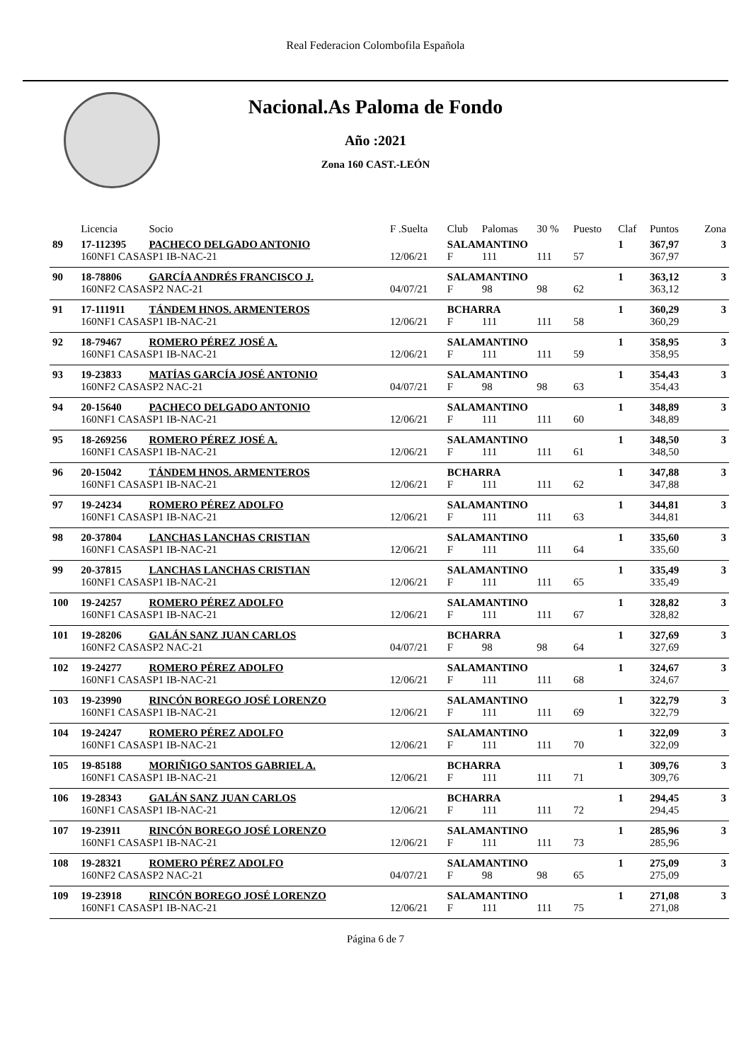Real Federacion Colombofila Española
Nacional.As Paloma de Fondo
Año :2021
Zona 160 CAST.-LEÓN
| | Licencia | Socio | F .Suelta | Club | Palomas | 30 % | Puesto | Claf | Puntos | Zona |
| --- | --- | --- | --- | --- | --- | --- | --- | --- | --- | --- |
| 89 | 17-112395 | PACHECO DELGADO ANTONIO | | SALAMANTINO | | | | 1 | 367,97 | 3 |
| | 160NF1 CASASP1 IB-NAC-21 | | 12/06/21 | F | 111 | 111 | 57 | | 367,97 | |
| 90 | 18-78806 | GARCÍA ANDRÉS FRANCISCO J. | | SALAMANTINO | | | | 1 | 363,12 | 3 |
| | 160NF2 CASASP2 NAC-21 | | 04/07/21 | F | 98 | 98 | 62 | | 363,12 | |
| 91 | 17-111911 | TÁNDEM HNOS. ARMENTEROS | | BCHARRA | | | | 1 | 360,29 | 3 |
| | 160NF1 CASASP1 IB-NAC-21 | | 12/06/21 | F | 111 | 111 | 58 | | 360,29 | |
| 92 | 18-79467 | ROMERO PÉREZ JOSÉ A. | | SALAMANTINO | | | | 1 | 358,95 | 3 |
| | 160NF1 CASASP1 IB-NAC-21 | | 12/06/21 | F | 111 | 111 | 59 | | 358,95 | |
| 93 | 19-23833 | MATÍAS GARCÍA JOSÉ ANTONIO | | SALAMANTINO | | | | 1 | 354,43 | 3 |
| | 160NF2 CASASP2 NAC-21 | | 04/07/21 | F | 98 | 98 | 63 | | 354,43 | |
| 94 | 20-15640 | PACHECO DELGADO ANTONIO | | SALAMANTINO | | | | 1 | 348,89 | 3 |
| | 160NF1 CASASP1 IB-NAC-21 | | 12/06/21 | F | 111 | 111 | 60 | | 348,89 | |
| 95 | 18-269256 | ROMERO PÉREZ JOSÉ A. | | SALAMANTINO | | | | 1 | 348,50 | 3 |
| | 160NF1 CASASP1 IB-NAC-21 | | 12/06/21 | F | 111 | 111 | 61 | | 348,50 | |
| 96 | 20-15042 | TÁNDEM HNOS. ARMENTEROS | | BCHARRA | | | | 1 | 347,88 | 3 |
| | 160NF1 CASASP1 IB-NAC-21 | | 12/06/21 | F | 111 | 111 | 62 | | 347,88 | |
| 97 | 19-24234 | ROMERO PÉREZ ADOLFO | | SALAMANTINO | | | | 1 | 344,81 | 3 |
| | 160NF1 CASASP1 IB-NAC-21 | | 12/06/21 | F | 111 | 111 | 63 | | 344,81 | |
| 98 | 20-37804 | LANCHAS LANCHAS CRISTIAN | | SALAMANTINO | | | | 1 | 335,60 | 3 |
| | 160NF1 CASASP1 IB-NAC-21 | | 12/06/21 | F | 111 | 111 | 64 | | 335,60 | |
| 99 | 20-37815 | LANCHAS LANCHAS CRISTIAN | | SALAMANTINO | | | | 1 | 335,49 | 3 |
| | 160NF1 CASASP1 IB-NAC-21 | | 12/06/21 | F | 111 | 111 | 65 | | 335,49 | |
| 100 | 19-24257 | ROMERO PÉREZ ADOLFO | | SALAMANTINO | | | | 1 | 328,82 | 3 |
| | 160NF1 CASASP1 IB-NAC-21 | | 12/06/21 | F | 111 | 111 | 67 | | 328,82 | |
| 101 | 19-28206 | GALÁN SANZ JUAN CARLOS | | BCHARRA | | | | 1 | 327,69 | 3 |
| | 160NF2 CASASP2 NAC-21 | | 04/07/21 | F | 98 | 98 | 64 | | 327,69 | |
| 102 | 19-24277 | ROMERO PÉREZ ADOLFO | | SALAMANTINO | | | | 1 | 324,67 | 3 |
| | 160NF1 CASASP1 IB-NAC-21 | | 12/06/21 | F | 111 | 111 | 68 | | 324,67 | |
| 103 | 19-23990 | RINCÓN BOREGO JOSÉ LORENZO | | SALAMANTINO | | | | 1 | 322,79 | 3 |
| | 160NF1 CASASP1 IB-NAC-21 | | 12/06/21 | F | 111 | 111 | 69 | | 322,79 | |
| 104 | 19-24247 | ROMERO PÉREZ ADOLFO | | SALAMANTINO | | | | 1 | 322,09 | 3 |
| | 160NF1 CASASP1 IB-NAC-21 | | 12/06/21 | F | 111 | 111 | 70 | | 322,09 | |
| 105 | 19-85188 | MORIÑIGO SANTOS GABRIEL A. | | BCHARRA | | | | 1 | 309,76 | 3 |
| | 160NF1 CASASP1 IB-NAC-21 | | 12/06/21 | F | 111 | 111 | 71 | | 309,76 | |
| 106 | 19-28343 | GALÁN SANZ JUAN CARLOS | | BCHARRA | | | | 1 | 294,45 | 3 |
| | 160NF1 CASASP1 IB-NAC-21 | | 12/06/21 | F | 111 | 111 | 72 | | 294,45 | |
| 107 | 19-23911 | RINCÓN BOREGO JOSÉ LORENZO | | SALAMANTINO | | | | 1 | 285,96 | 3 |
| | 160NF1 CASASP1 IB-NAC-21 | | 12/06/21 | F | 111 | 111 | 73 | | 285,96 | |
| 108 | 19-28321 | ROMERO PÉREZ ADOLFO | | SALAMANTINO | | | | 1 | 275,09 | 3 |
| | 160NF2 CASASP2 NAC-21 | | 04/07/21 | F | 98 | 98 | 65 | | 275,09 | |
| 109 | 19-23918 | RINCÓN BOREGO JOSÉ LORENZO | | SALAMANTINO | | | | 1 | 271,08 | 3 |
| | 160NF1 CASASP1 IB-NAC-21 | | 12/06/21 | F | 111 | 111 | 75 | | 271,08 | |
Página 6 de 7